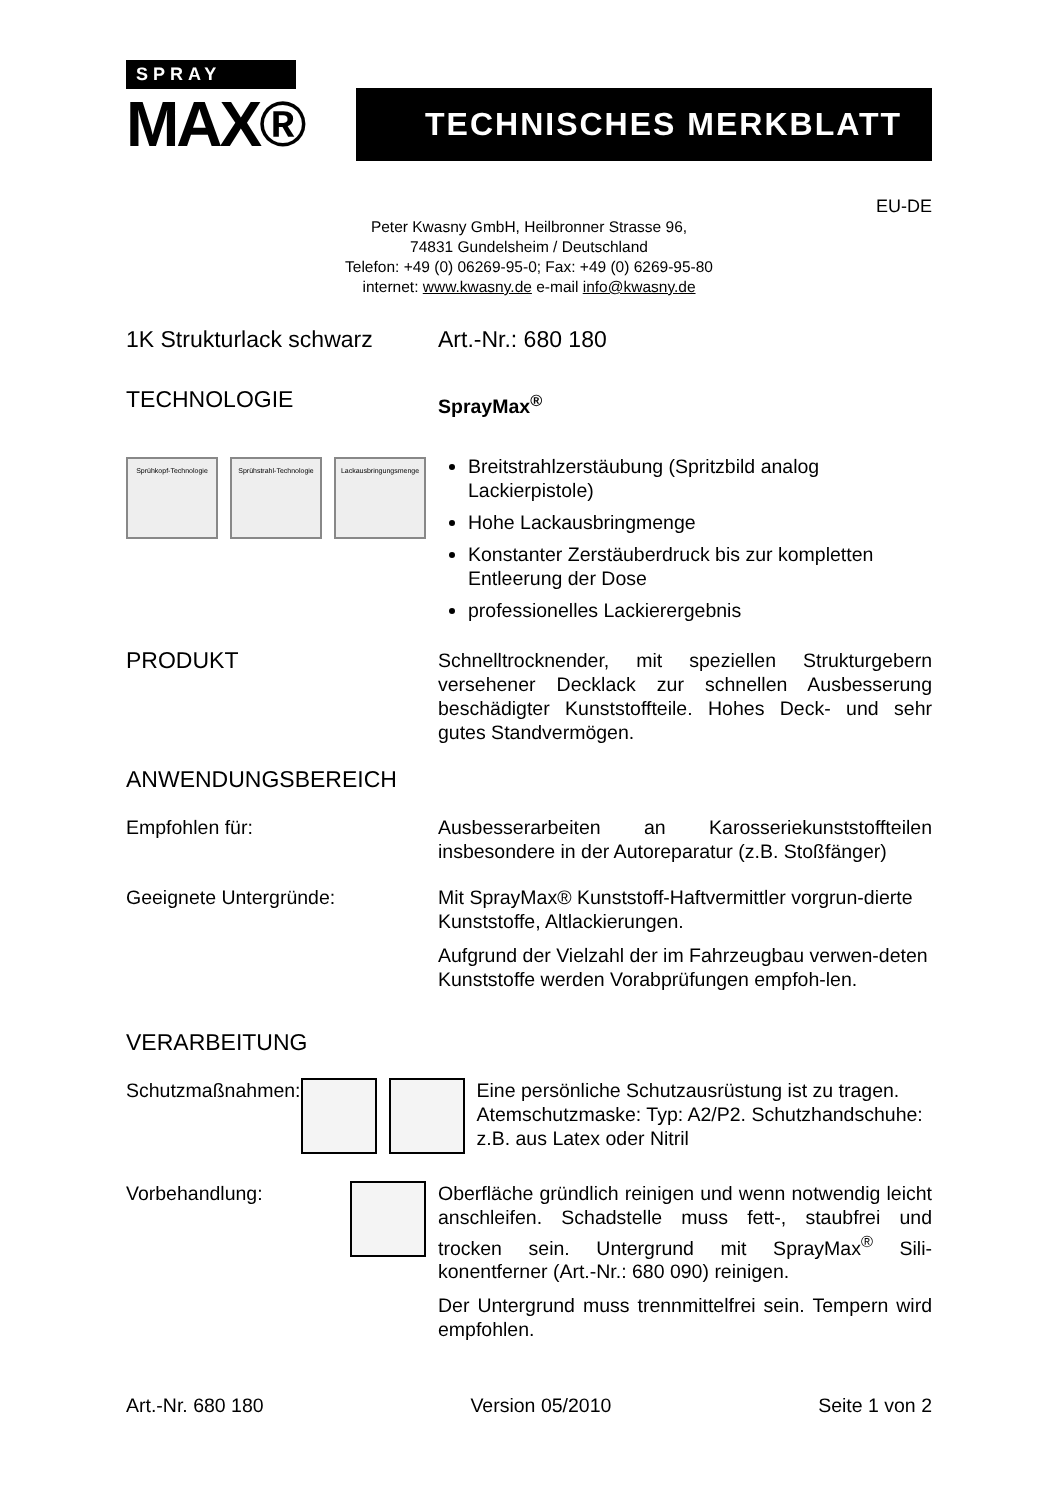SPRAY
MAX®
TECHNISCHES MERKBLATT
EU-DE
Peter Kwasny GmbH, Heilbronner Strasse 96,
74831 Gundelsheim / Deutschland
Telefon: +49 (0) 06269-95-0; Fax: +49 (0) 6269-95-80
internet: www.kwasny.de e-mail info@kwasny.de
1K Strukturlack schwarz
Art.-Nr.: 680 180
TECHNOLOGIE
SprayMax<sup>®</sup>
Sprühkopf-Technologie Sprühstrahl-Technologie Lackausbringungsmenge
Breitstrahlzerstäubung (Spritzbild analog Lackierpistole)
Hohe Lackausbringmenge
Konstanter Zerstäuberdruck bis zur kompletten Entleerung der Dose
professionelles Lackierergebnis
PRODUKT
Schnelltrocknender, mit speziellen Strukturgebern versehener Decklack zur schnellen Ausbesserung beschädigter Kunststoffteile. Hohes Deck- und sehr gutes Standvermögen.
ANWENDUNGSBEREICH
Empfohlen für: Ausbesserarbeiten an Karosseriekunststoffteilen insbesondere in der Autoreparatur (z.B. Stoßfänger)
Geeignete Untergründe: Mit SprayMax® Kunststoff-Haftvermittler vorgrun-dierte Kunststoffe, Altlackierungen.
Aufgrund der Vielzahl der im Fahrzeugbau verwen-deten Kunststoffe werden Vorabprüfungen empfoh-len.
VERARBEITUNG
Schutzmaßnahmen: Eine persönliche Schutzausrüstung ist zu tragen. Atemschutzmaske: Typ: A2/P2. Schutzhandschuhe: z.B. aus Latex oder Nitril
Vorbehandlung: Oberfläche gründlich reinigen und wenn notwendig leicht anschleifen. Schadstelle muss fett-, staubfrei und trocken sein. Untergrund mit SprayMax<sup>®</sup> Sili-konentferner (Art.-Nr.: 680 090) reinigen.
Der Untergrund muss trennmittelfrei sein. Tempern wird empfohlen.
Art.-Nr. 680 180 Version 05/2010 Seite 1 von 2